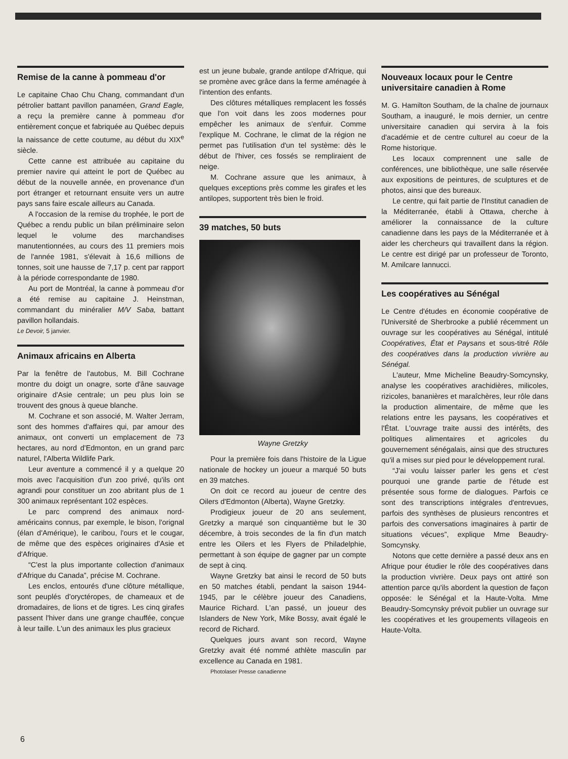Remise de la canne à pommeau d'or
Le capitaine Chao Chu Chang, commandant d'un pétrolier battant pavillon panaméen, Grand Eagle, a reçu la première canne à pommeau d'or entièrement conçue et fabriquée au Québec depuis la naissance de cette coutume, au début du XIX<sup>e</sup> siècle.
Cette canne est attribuée au capitaine du premier navire qui atteint le port de Québec au début de la nouvelle année, en provenance d'un port étranger et retournant ensuite vers un autre pays sans faire escale ailleurs au Canada.
A l'occasion de la remise du trophée, le port de Québec a rendu public un bilan préliminaire selon lequel le volume des marchandises manutentionnées, au cours des 11 premiers mois de l'année 1981, s'élevait à 16,6 millions de tonnes, soit une hausse de 7,17 p. cent par rapport à la période correspondante de 1980.
Au port de Montréal, la canne à pommeau d'or a été remise au capitaine J. Heinstman, commandant du minéralier M/V Saba, battant pavillon hollandais.
Le Devoir, 5 janvier.
Animaux africains en Alberta
Par la fenêtre de l'autobus, M. Bill Cochrane montre du doigt un onagre, sorte d'âne sauvage originaire d'Asie centrale; un peu plus loin se trouvent des gnous à queue blanche.
M. Cochrane et son associé, M. Walter Jerram, sont des hommes d'affaires qui, par amour des animaux, ont converti un emplacement de 73 hectares, au nord d'Edmonton, en un grand parc naturel, l'Alberta Wildlife Park.
Leur aventure a commencé il y a quelque 20 mois avec l'acquisition d'un zoo privé, qu'ils ont agrandi pour constituer un zoo abritant plus de 1 300 animaux représentant 102 espèces.
Le parc comprend des animaux nord-américains connus, par exemple, le bison, l'orignal (élan d'Amérique), le caribou, l'ours et le cougar, de même que des espèces originaires d'Asie et d'Afrique.
“C'est la plus importante collection d'animaux d'Afrique du Canada”, précise M. Cochrane.
Les enclos, entourés d'une clôture métallique, sont peuplés d'oryctéropes, de chameaux et de dromadaires, de lions et de tigres. Les cinq girafes passent l'hiver dans une grange chauffée, conçue à leur taille. L'un des animaux les plus gracieux
est un jeune bubale, grande antilope d'Afrique, qui se promène avec grâce dans la ferme aménagée à l'intention des enfants.
Des clôtures métalliques remplacent les fossés que l'on voit dans les zoos modernes pour empêcher les animaux de s'enfuir. Comme l'explique M. Cochrane, le climat de la région ne permet pas l'utilisation d'un tel système: dès le début de l'hiver, ces fossés se rempliraient de neige.
M. Cochrane assure que les animaux, à quelques exceptions près comme les girafes et les antilopes, supportent très bien le froid.
39 matches, 50 buts
Wayne Gretzky
Pour la première fois dans l'histoire de la Ligue nationale de hockey un joueur a marqué 50 buts en 39 matches.
On doit ce record au joueur de centre des Oilers d'Edmonton (Alberta), Wayne Gretzky.
Prodigieux joueur de 20 ans seulement, Gretzky a marqué son cinquantième but le 30 décembre, à trois secondes de la fin d'un match entre les Oilers et les Flyers de Philadelphie, permettant à son équipe de gagner par un compte de sept à cinq.
Wayne Gretzky bat ainsi le record de 50 buts en 50 matches établi, pendant la saison 1944-1945, par le célèbre joueur des Canadiens, Maurice Richard. L'an passé, un joueur des Islanders de New York, Mike Bossy, avait égalé le record de Richard.
Quelques jours avant son record, Wayne Gretzky avait été nommé athlète masculin par excellence au Canada en 1981.
Photolaser Presse canadienne
Nouveaux locaux pour le Centre universitaire canadien à Rome
M. G. Hamilton Southam, de la chaîne de journaux Southam, a inauguré, le mois dernier, un centre universitaire canadien qui servira à la fois d'académie et de centre culturel au coeur de la Rome historique.
Les locaux comprennent une salle de conférences, une bibliothèque, une salle réservée aux expositions de peintures, de sculptures et de photos, ainsi que des bureaux.
Le centre, qui fait partie de l'Institut canadien de la Méditerranée, établi à Ottawa, cherche à améliorer la connaissance de la culture canadienne dans les pays de la Méditerranée et à aider les chercheurs qui travaillent dans la région. Le centre est dirigé par un professeur de Toronto, M. Amilcare Iannucci.
Les coopératives au Sénégal
Le Centre d'études en économie coopérative de l'Université de Sherbrooke a publié récemment un ouvrage sur les coopératives au Sénégal, intitulé Coopératives, État et Paysans et sous-titré Rôle des coopératives dans la production vivrière au Sénégal.
L'auteur, Mme Micheline Beaudry-Somcynsky, analyse les coopératives arachidières, milicoles, rizicoles, bananières et maraîchères, leur rôle dans la production alimentaire, de même que les relations entre les paysans, les coopératives et l'État. L'ouvrage traite aussi des intérêts, des politiques alimentaires et agricoles du gouvernement sénégalais, ainsi que des structures qu'il a mises sur pied pour le développement rural.
“J'ai voulu laisser parler les gens et c'est pourquoi une grande partie de l'étude est présentée sous forme de dialogues. Parfois ce sont des transcriptions intégrales d'entrevues, parfois des synthèses de plusieurs rencontres et parfois des conversations imaginaires à partir de situations vécues”, explique Mme Beaudry-Somcynsky.
Notons que cette dernière a passé deux ans en Afrique pour étudier le rôle des coopératives dans la production vivrière. Deux pays ont attiré son attention parce qu'ils abordent la question de façon opposée: le Sénégal et la Haute-Volta. Mme Beaudry-Somcynsky prévoit publier un ouvrage sur les coopératives et les groupements villageois en Haute-Volta.
6